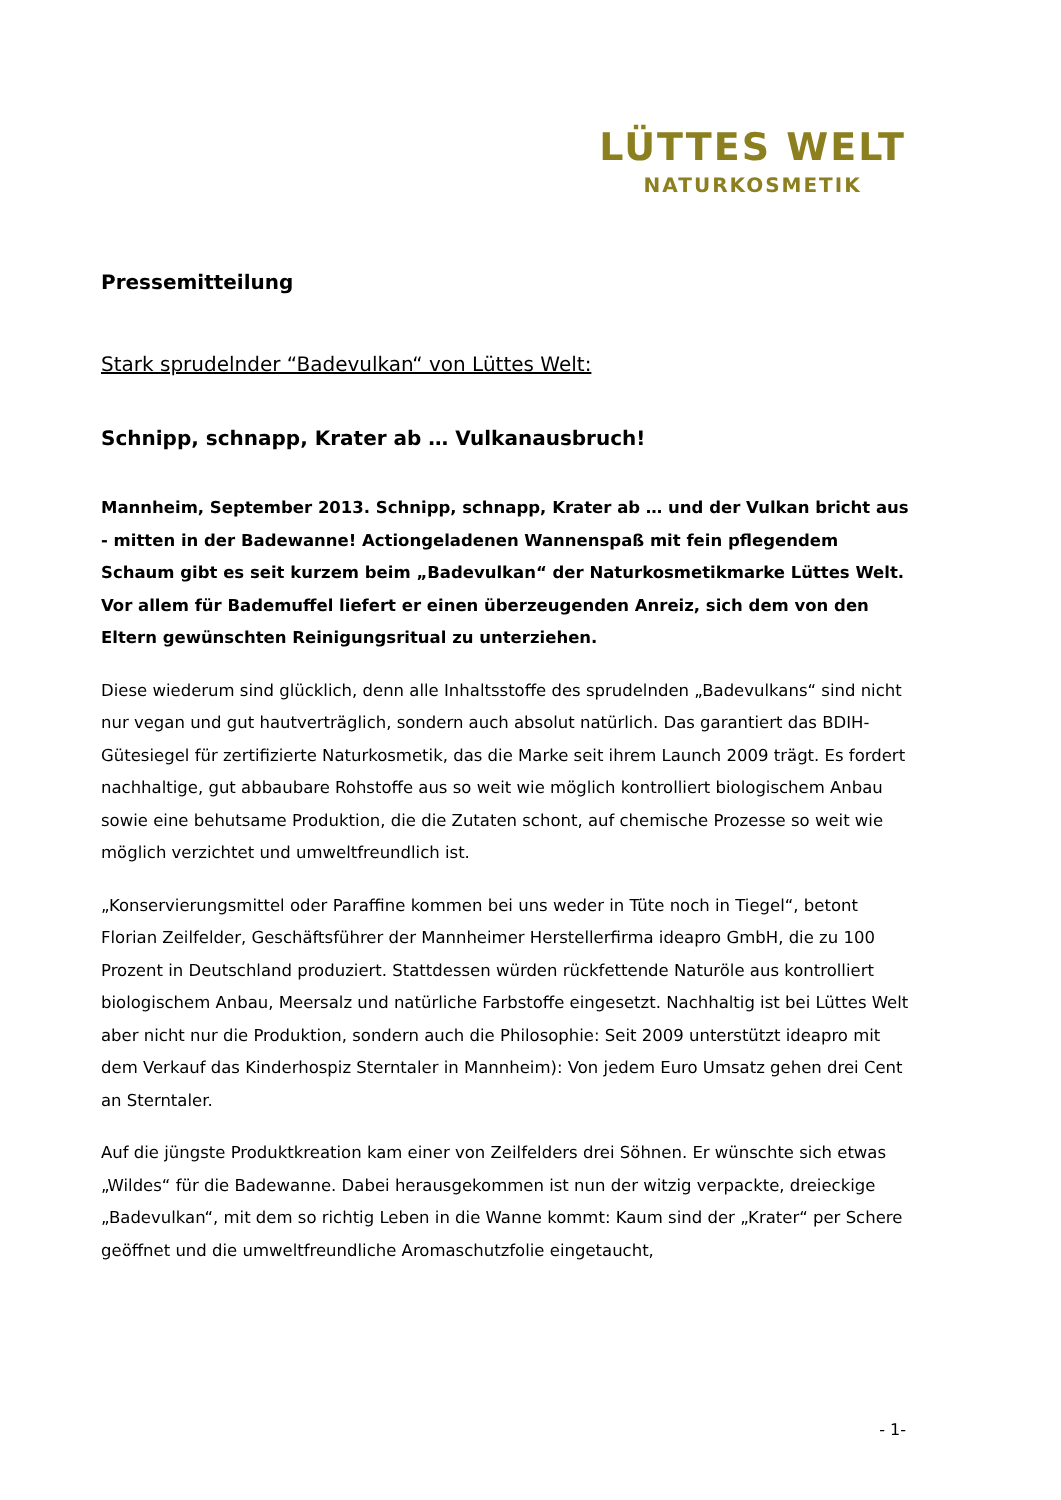LÜTTES WELT
NATURKOSMETIK
Pressemitteilung
Stark sprudelnder “Badevulkan“ von Lüttes Welt:
Schnipp, schnapp, Krater ab … Vulkanausbruch!
Mannheim, September 2013. Schnipp, schnapp, Krater ab … und der Vulkan bricht aus - mitten in der Badewanne! Actiongeladenen Wannenspaß mit fein pflegendem Schaum gibt es seit kurzem beim „Badevulkan“ der Naturkosmetikmarke Lüttes Welt. Vor allem für Bademuffel liefert er einen überzeugenden Anreiz, sich dem von den Eltern gewünschten Reinigungsritual zu unterziehen.
Diese wiederum sind glücklich, denn alle Inhaltsstoffe des sprudelnden „Badevulkans“ sind nicht nur vegan und gut hautverträglich, sondern auch absolut natürlich. Das garantiert das BDIH-Gütesiegel für zertifizierte Naturkosmetik, das die Marke seit ihrem Launch 2009 trägt. Es fordert nachhaltige, gut abbaubare Rohstoffe aus so weit wie möglich kontrolliert biologischem Anbau sowie eine behutsame Produktion, die die Zutaten schont, auf chemische Prozesse so weit wie möglich verzichtet und umweltfreundlich ist.
„Konservierungsmittel oder Paraffine kommen bei uns weder in Tüte noch in Tiegel“, betont Florian Zeilfelder, Geschäftsführer der Mannheimer Herstellerfirma ideapro GmbH, die zu 100 Prozent in Deutschland produziert. Stattdessen würden rückfettende Naturöle aus kontrolliert biologischem Anbau, Meersalz und natürliche Farbstoffe eingesetzt. Nachhaltig ist bei Lüttes Welt aber nicht nur die Produktion, sondern auch die Philosophie: Seit 2009 unterstützt ideapro mit dem Verkauf das Kinderhospiz Sterntaler in Mannheim): Von jedem Euro Umsatz gehen drei Cent an Sterntaler.
Auf die jüngste Produktkreation kam einer von Zeilfelders drei Söhnen. Er wünschte sich etwas „Wildes“ für die Badewanne. Dabei herausgekommen ist nun der witzig verpackte, dreieckige „Badevulkan“, mit dem so richtig Leben in die Wanne kommt: Kaum sind der „Krater“ per Schere geöffnet und die umweltfreundliche Aromaschutzfolie eingetaucht,
- 1-